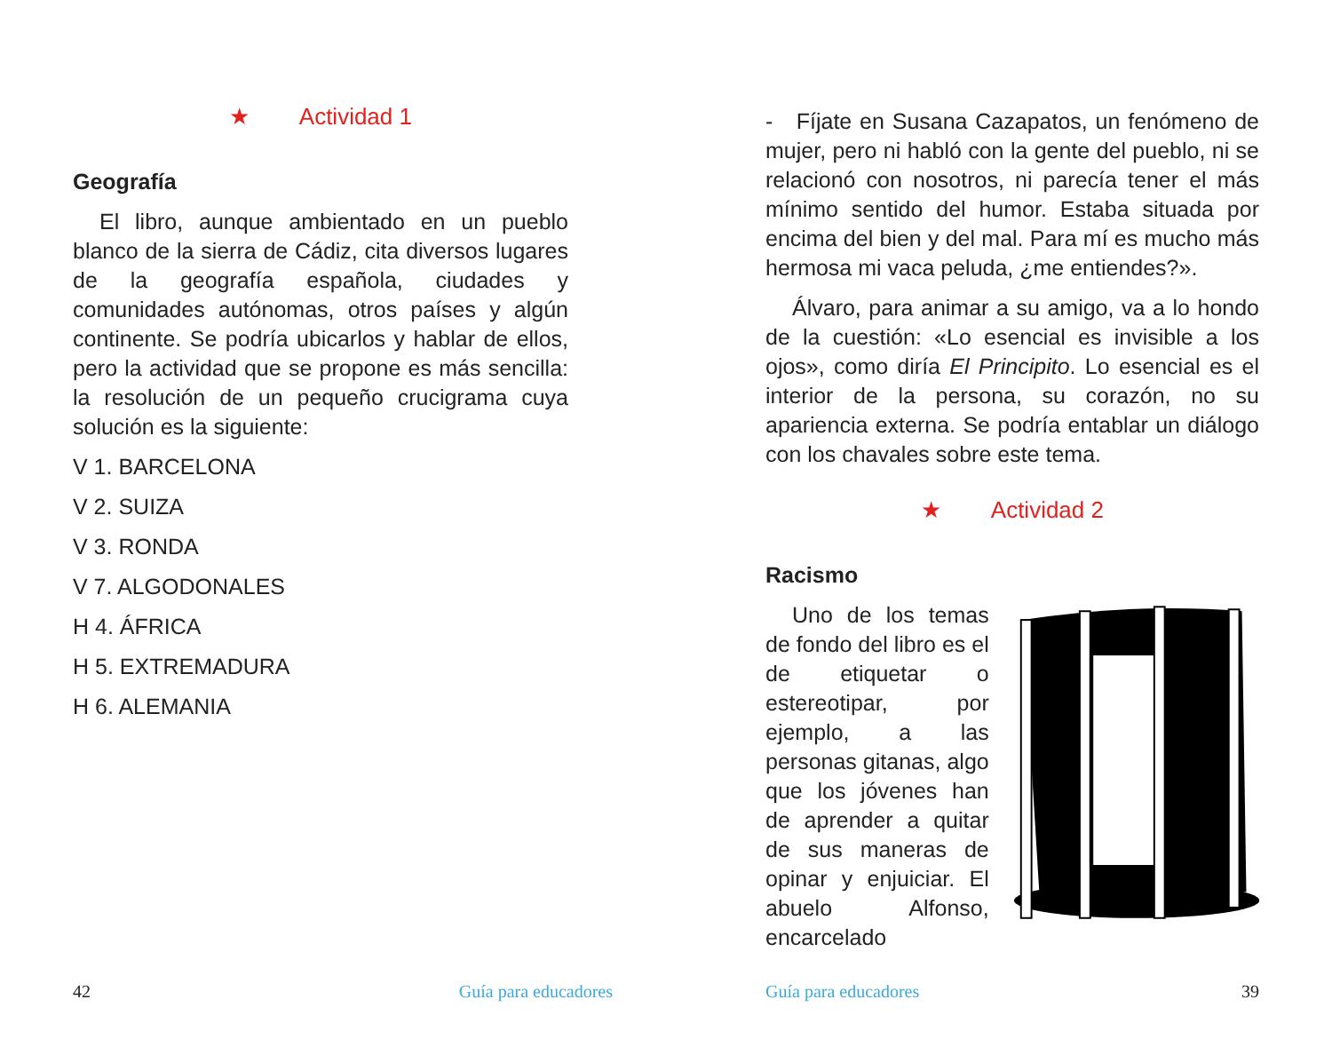★ Actividad 1
Geografía
El libro, aunque ambientado en un pueblo blanco de la sierra de Cádiz, cita diversos lugares de la geografía española, ciudades y comunidades autónomas, otros países y algún continente. Se podría ubicarlos y hablar de ellos, pero la actividad que se propone es más sencilla: la resolución de un pequeño crucigrama cuya solución es la siguiente:
V 1. BARCELONA
V 2. SUIZA
V 3. RONDA
V 7. ALGODONALES
H 4. ÁFRICA
H 5. EXTREMADURA
H 6. ALEMANIA
42 Guía para educadores
- Fíjate en Susana Cazapatos, un fenómeno de mujer, pero ni habló con la gente del pueblo, ni se relacionó con nosotros, ni parecía tener el más mínimo sentido del humor. Estaba situada por encima del bien y del mal. Para mí es mucho más hermosa mi vaca peluda, ¿me entiendes?».
Álvaro, para animar a su amigo, va a lo hondo de la cuestión: «Lo esencial es invisible a los ojos», como diría El Principito. Lo esencial es el interior de la persona, su corazón, no su apariencia externa. Se podría entablar un diálogo con los chavales sobre este tema.
★ Actividad 2
Racismo
Uno de los temas de fondo del libro es el de etiquetar o estereotipar, por ejemplo, a las personas gitanas, algo que los jóvenes han de aprender a quitar de sus maneras de opinar y enjuiciar. El abuelo Alfonso, encarcelado
Guía para educadores 39